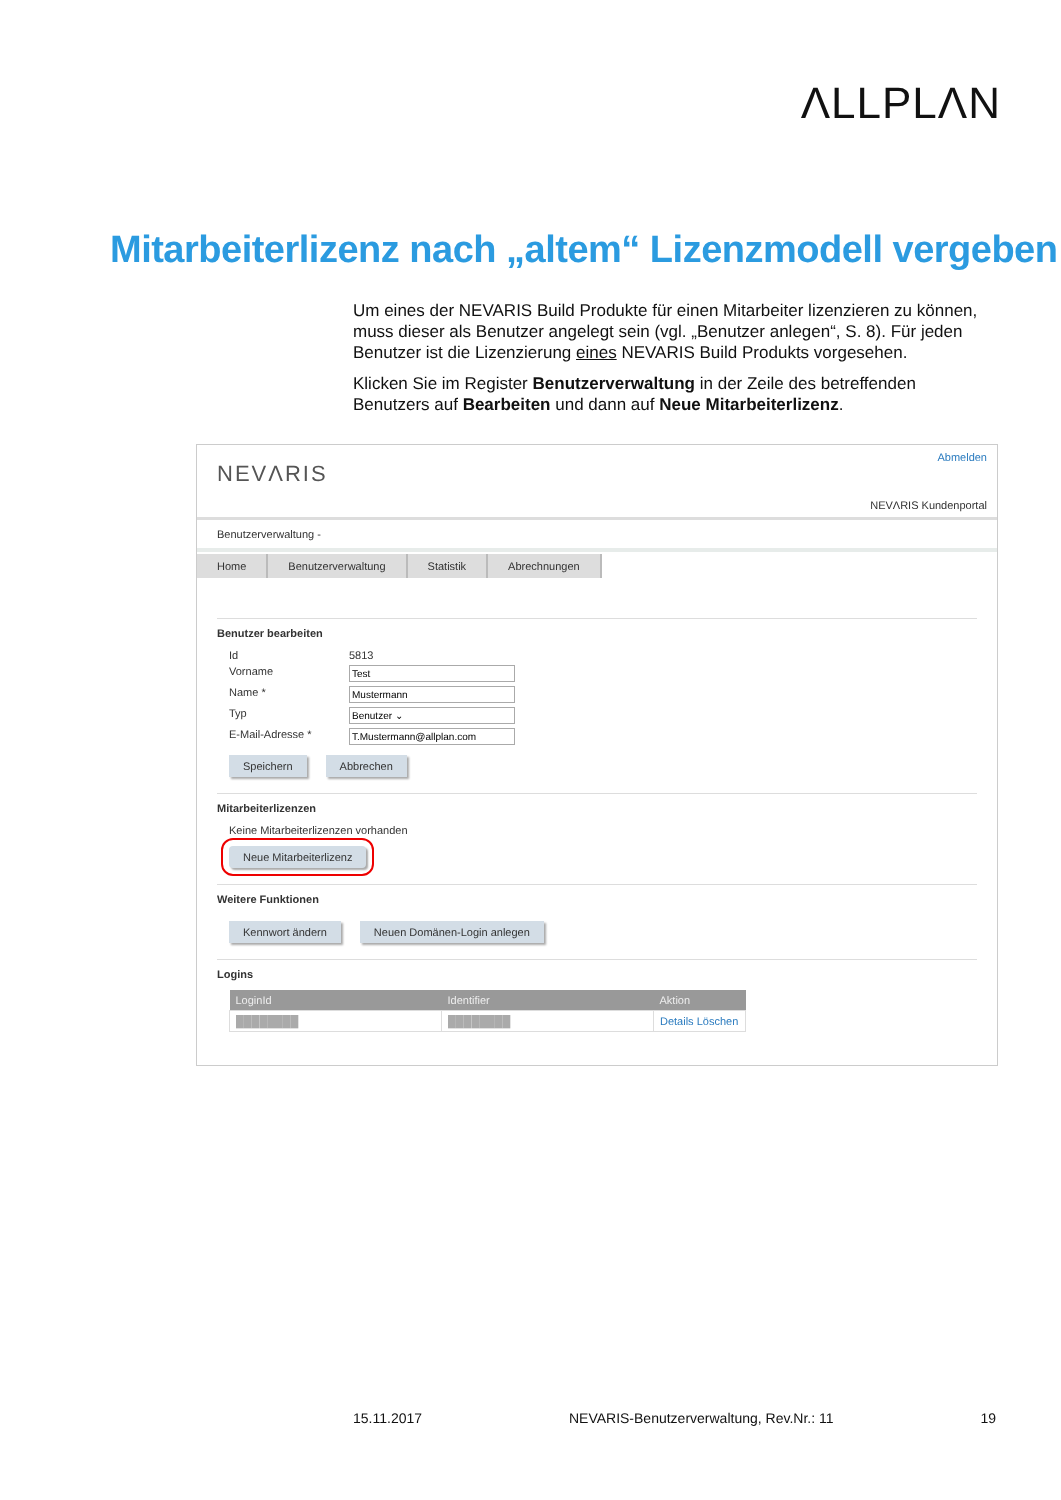ΛLLPLΛN
Mitarbeiterlizenz nach „altem“ Lizenzmodell vergeben
Um eines der NEVARIS Build Produkte für einen Mitarbeiter lizenzieren zu können, muss dieser als Benutzer angelegt sein (vgl. „Benutzer anlegen“, S. 8). Für jeden Benutzer ist die Lizenzierung eines NEVARIS Build Produkts vorgesehen.
Klicken Sie im Register Benutzerverwaltung in der Zeile des betreffenden Benutzers auf Bearbeiten und dann auf Neue Mitarbeiterlizenz.
NEVΛRIS
Abmelden
NEVΛRIS Kundenportal
Benutzerverwaltung -
Home Benutzerverwaltung Statistik Abrechnungen
Benutzer bearbeiten
Id 5813
Vorname Test
Name * Mustermann
Typ Benutzer ⌄
E-Mail-Adresse * T.Mustermann@allplan.com
Speichern Abbrechen
Mitarbeiterlizenzen
Keine Mitarbeiterlizenzen vorhanden
Neue Mitarbeiterlizenz
Weitere Funktionen
Kennwort ändern Neuen Domänen-Login anlegen
Logins
| LoginId | Identifier | Aktion |
| --- | --- | --- |
| ████████ | ████████ | Details Löschen |
15.11.2017 NEVARIS-Benutzerverwaltung, Rev.Nr.: 11 19